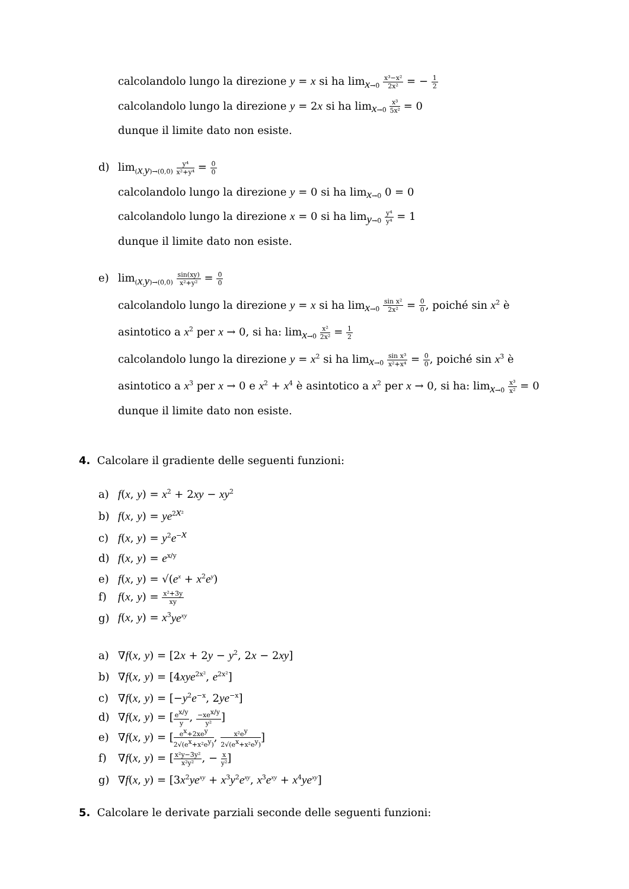calcolandolo lungo la direzione y = x si ha lim<sub>x→0</sub> x³−x² 2x² = − 1 2
calcolandolo lungo la direzione y = 2x si ha lim<sub>x→0</sub> x³ 5x² = 0
dunque il limite dato non esiste.
d) lim<sub>(x,y)→(0,0)</sub> y⁴ x²+y⁴ = 0 0
calcolandolo lungo la direzione y = 0 si ha lim<sub>x→0</sub> 0 = 0
calcolandolo lungo la direzione x = 0 si ha lim<sub>y→0</sub> y⁴ y⁴ = 1
dunque il limite dato non esiste.
e) lim<sub>(x,y)→(0,0)</sub> sin(xy) x²+y² = 0 0
calcolandolo lungo la direzione y = x si ha lim<sub>x→0</sub> sin x² 2x² = 0 0, poiché sin x<sup>2</sup> è
asintotico a x<sup>2</sup> per x → 0, si ha: lim<sub>x→0</sub> x² 2x² = 1 2
calcolandolo lungo la direzione y = x<sup>2</sup> si ha lim<sub>x→0</sub> sin x³ x²+x⁴ = 0 0, poiché sin x<sup>3</sup> è
asintotico a x<sup>3</sup> per x → 0 e x<sup>2</sup> + x<sup>4</sup> è asintotico a x<sup>2</sup> per x → 0, si ha: lim<sub>x→0</sub> x³ x² = 0
dunque il limite dato non esiste.
4.
Calcolare il gradiente delle seguenti funzioni:
a) f(x, y) = x<sup>2</sup> + 2xy − xy<sup>2</sup>
b) f(x, y) = ye<sup>2x²</sup>
c) f(x, y) = y<sup>2</sup>e<sup>−x</sup>
d) f(x, y) = e<sup>x/y</sup>
e) f(x, y) = √(e<sup>x</sup> + x<sup>2</sup>e<sup>y</sup>)
f) f(x, y) = x²+3y xy
g) f(x, y) = x<sup>3</sup>ye<sup>xy</sup>
a) ∇f(x, y) = [2x + 2y − y<sup>2</sup>, 2x − 2xy]
b) ∇f(x, y) = [4xye<sup>2x²</sup>, e<sup>2x²</sup>]
c) ∇f(x, y) = [−y<sup>2</sup>e<sup>−x</sup>, 2ye<sup>−x</sup>]
d) ∇f(x, y) = [e<sup>x/y</sup> y, −xe<sup>x/y</sup> y²]
e) ∇f(x, y) = [e<sup>x</sup>+2xe<sup>y</sup> 2√(e<sup>x</sup>+x²e<sup>y</sup>), x²e<sup>y</sup> 2√(e<sup>x</sup>+x²e<sup>y</sup>)]
f) ∇f(x, y) = [x²y−3y² x²y², − x y²]
g) ∇f(x, y) = [3x<sup>2</sup>ye<sup>xy</sup> + x<sup>3</sup>y<sup>2</sup>e<sup>xy</sup>, x<sup>3</sup>e<sup>xy</sup> + x<sup>4</sup>ye<sup>xy</sup>]
5.
Calcolare le derivate parziali seconde delle seguenti funzioni: